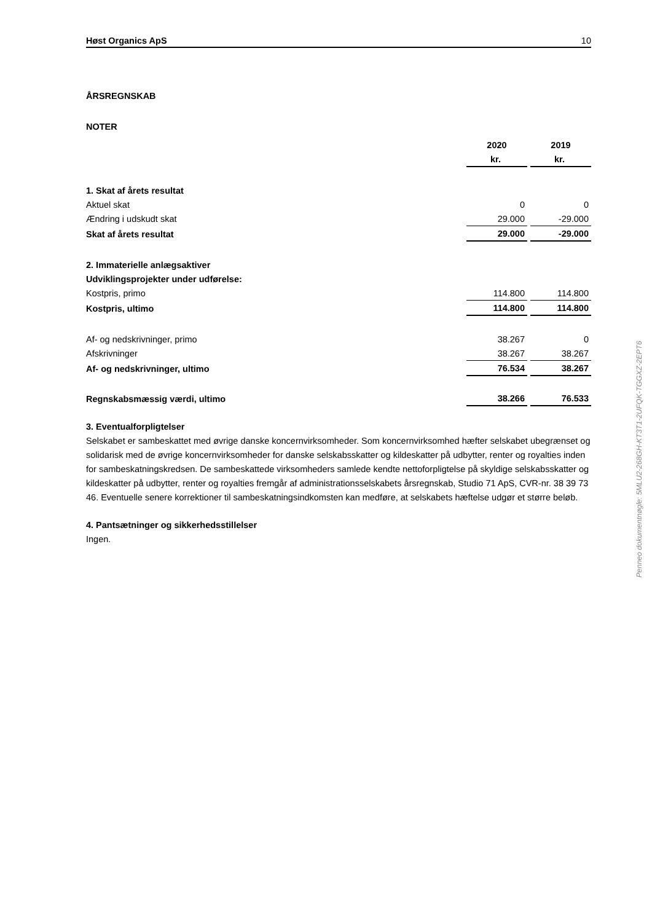Høst Organics ApS 10
ÅRSREGNSKAB
NOTER
| | 2020 | 2019 |
| | kr. | kr. |
| 1. Skat af årets resultat | | |
| Aktuel skat | 0 | 0 |
| Ændring i udskudt skat | 29.000 | -29.000 |
| Skat af årets resultat | 29.000 | -29.000 |
| 2. Immaterielle anlægsaktiver | | |
| Udviklingsprojekter under udførelse: | | |
| Kostpris, primo | 114.800 | 114.800 |
| Kostpris, ultimo | 114.800 | 114.800 |
| Af- og nedskrivninger, primo | 38.267 | 0 |
| Afskrivninger | 38.267 | 38.267 |
| Af- og nedskrivninger, ultimo | 76.534 | 38.267 |
| Regnskabsmæssig værdi, ultimo | 38.266 | 76.533 |
3. Eventualforpligtelser
Selskabet er sambeskattet med øvrige danske koncernvirksomheder. Som koncernvirksomhed hæfter selskabet ubegrænset og solidarisk med de øvrige koncernvirksomheder for danske selskabsskatter og kildeskatter på udbytter, renter og royalties inden for sambeskatningskredsen. De sambeskattede virksomheders samlede kendte nettoforpligtelse på skyldige selskabsskatter og kildeskatter på udbytter, renter og royalties fremgår af administrationsselskabets årsregnskab, Studio 71 ApS, CVR-nr. 38 39 73 46. Eventuelle senere korrektioner til sambeskatningsindkomsten kan medføre, at selskabets hæftelse udgør et større beløb.
4. Pantsætninger og sikkerhedsstillelser
Ingen.
Penneo dokumentnøgle: 5MLU2-268GH-KT3T1-2UFQK-TGGXZ-2EPT6